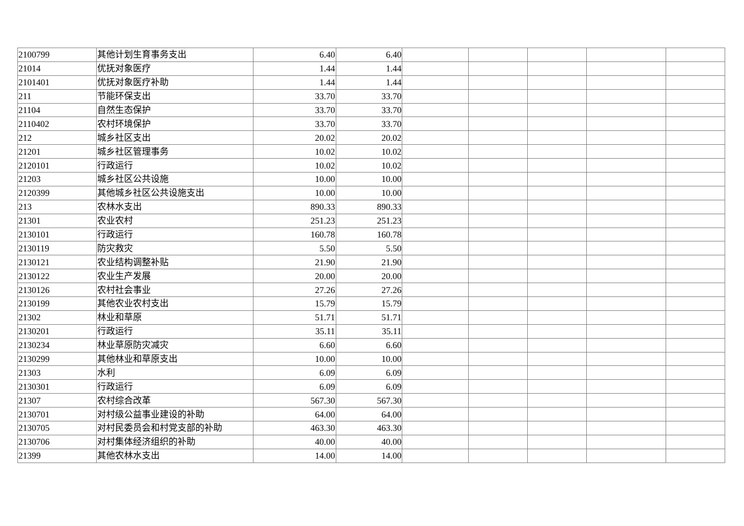| 2100799 | 其他计划生育事务支出 | 6.40 | 6.40 | | | | | |
| 21014 | 优抚对象医疗 | 1.44 | 1.44 | | | | | |
| 2101401 | 优抚对象医疗补助 | 1.44 | 1.44 | | | | | |
| 211 | 节能环保支出 | 33.70 | 33.70 | | | | | |
| 21104 | 自然生态保护 | 33.70 | 33.70 | | | | | |
| 2110402 | 农村环境保护 | 33.70 | 33.70 | | | | | |
| 212 | 城乡社区支出 | 20.02 | 20.02 | | | | | |
| 21201 | 城乡社区管理事务 | 10.02 | 10.02 | | | | | |
| 2120101 | 行政运行 | 10.02 | 10.02 | | | | | |
| 21203 | 城乡社区公共设施 | 10.00 | 10.00 | | | | | |
| 2120399 | 其他城乡社区公共设施支出 | 10.00 | 10.00 | | | | | |
| 213 | 农林水支出 | 890.33 | 890.33 | | | | | |
| 21301 | 农业农村 | 251.23 | 251.23 | | | | | |
| 2130101 | 行政运行 | 160.78 | 160.78 | | | | | |
| 2130119 | 防灾救灾 | 5.50 | 5.50 | | | | | |
| 2130121 | 农业结构调整补贴 | 21.90 | 21.90 | | | | | |
| 2130122 | 农业生产发展 | 20.00 | 20.00 | | | | | |
| 2130126 | 农村社会事业 | 27.26 | 27.26 | | | | | |
| 2130199 | 其他农业农村支出 | 15.79 | 15.79 | | | | | |
| 21302 | 林业和草原 | 51.71 | 51.71 | | | | | |
| 2130201 | 行政运行 | 35.11 | 35.11 | | | | | |
| 2130234 | 林业草原防灾减灾 | 6.60 | 6.60 | | | | | |
| 2130299 | 其他林业和草原支出 | 10.00 | 10.00 | | | | | |
| 21303 | 水利 | 6.09 | 6.09 | | | | | |
| 2130301 | 行政运行 | 6.09 | 6.09 | | | | | |
| 21307 | 农村综合改革 | 567.30 | 567.30 | | | | | |
| 2130701 | 对村级公益事业建设的补助 | 64.00 | 64.00 | | | | | |
| 2130705 | 对村民委员会和村党支部的补助 | 463.30 | 463.30 | | | | | |
| 2130706 | 对村集体经济组织的补助 | 40.00 | 40.00 | | | | | |
| 21399 | 其他农林水支出 | 14.00 | 14.00 | | | | | |